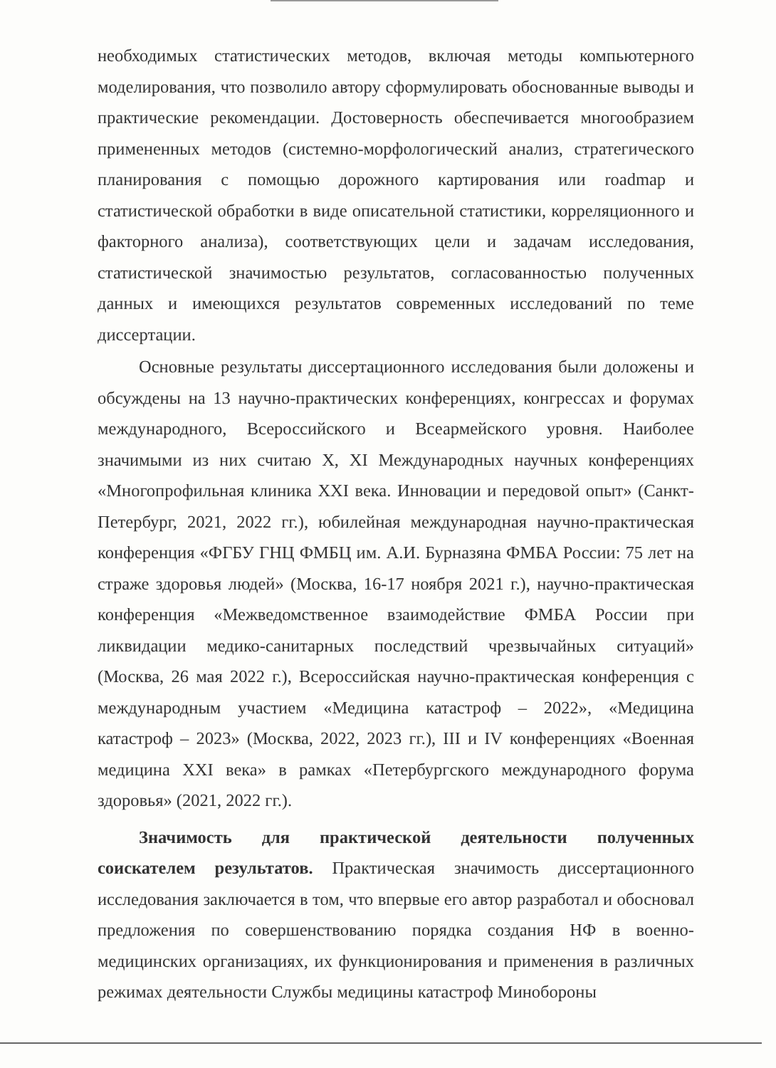необходимых статистических методов, включая методы компьютерного моделирования, что позволило автору сформулировать обоснованные выводы и практические рекомендации. Достоверность обеспечивается многообразием примененных методов (системно-морфологический анализ, стратегического планирования с помощью дорожного картирования или roadmap и статистической обработки в виде описательной статистики, корреляционного и факторного анализа), соответствующих цели и задачам исследования, статистической значимостью результатов, согласованностью полученных данных и имеющихся результатов современных исследований по теме диссертации.
Основные результаты диссертационного исследования были доложены и обсуждены на 13 научно-практических конференциях, конгрессах и форумах международного, Всероссийского и Всеармейского уровня. Наиболее значимыми из них считаю X, XI Международных научных конференциях «Многопрофильная клиника XXI века. Инновации и передовой опыт» (Санкт-Петербург, 2021, 2022 гг.), юбилейная международная научно-практическая конференция «ФГБУ ГНЦ ФМБЦ им. А.И. Бурназяна ФМБА России: 75 лет на страже здоровья людей» (Москва, 16-17 ноября 2021 г.), научно-практическая конференция «Межведомственное взаимодействие ФМБА России при ликвидации медико-санитарных последствий чрезвычайных ситуаций» (Москва, 26 мая 2022 г.), Всероссийская научно-практическая конференция с международным участием «Медицина катастроф – 2022», «Медицина катастроф – 2023» (Москва, 2022, 2023 гг.), III и IV конференциях «Военная медицина XXI века» в рамках «Петербургского международного форума здоровья» (2021, 2022 гг.).
Значимость для практической деятельности полученных соискателем результатов. Практическая значимость диссертационного исследования заключается в том, что впервые его автор разработал и обосновал предложения по совершенствованию порядка создания НФ в военно-медицинских организациях, их функционирования и применения в различных режимах деятельности Службы медицины катастроф Минобороны